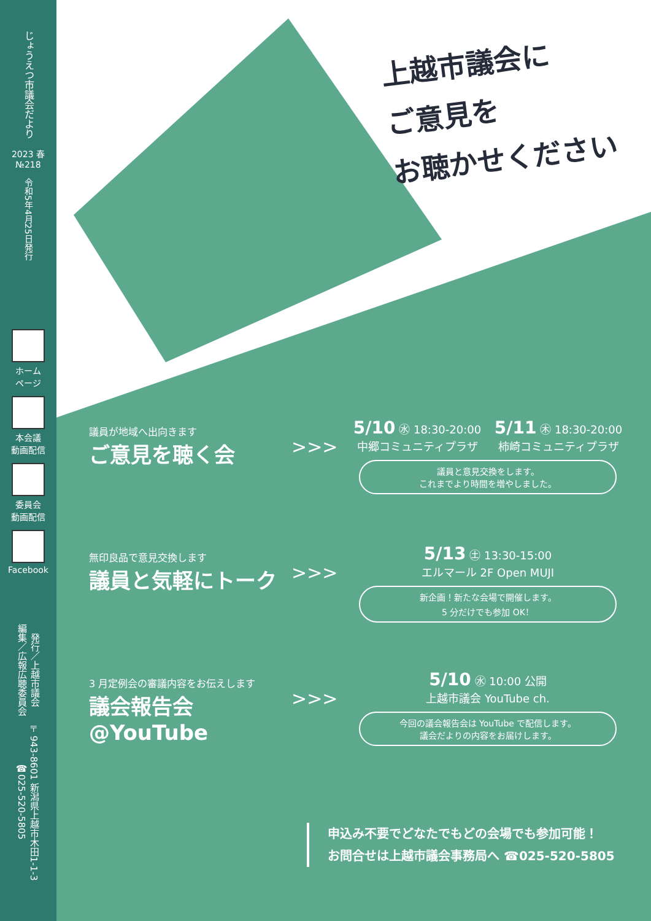上越市議会に
ご意見を
お聴かせください
じょうえつ市議会だより
2023 春
№218
令和5年4月25日発行
ホーム
ページ
本会議
動画配信
委員会
動画配信
Facebook
発行／上越市議会
編集／広報広聴委員会
〒943-8601 新潟県上越市木田1-1-3
☎025-520-5805
議員が地域へ出向きます
ご意見を聴く会
>>>
5/10 ㊌ 18:30-20:00
中郷コミュニティプラザ
5/11 ㊍ 18:30-20:00
柿崎コミュニティプラザ
議員と意見交換をします。
これまでより時間を増やしました。
無印良品で意見交換します
議員と気軽にトーク
>>>
5/13 ㊏ 13:30-15:00
エルマール 2F Open MUJI
新企画！新たな会場で開催します。
5 分だけでも参加 OK！
3 月定例会の審議内容をお伝えします
議会報告会@YouTube
>>>
5/10 ㊌ 10:00 公開
上越市議会 YouTube ch.
今回の議会報告会は YouTube で配信します。
議会だよりの内容をお届けします。
申込み不要でどなたでもどの会場でも参加可能！
お問合せは上越市議会事務局へ ☎025-520-5805